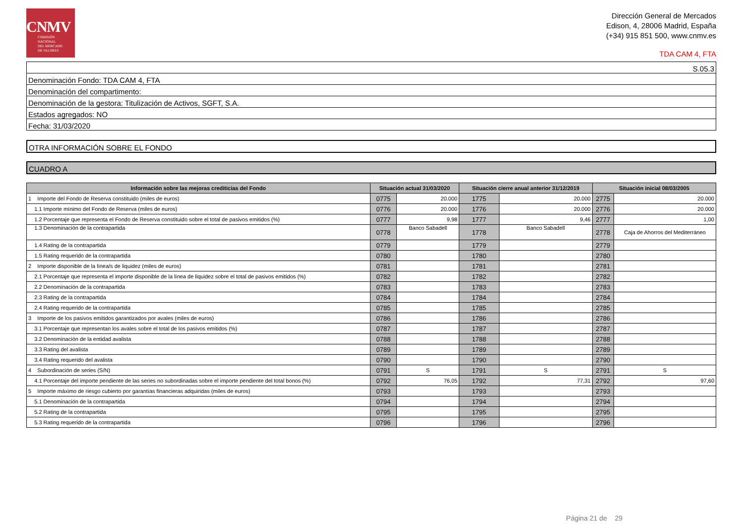CNMV
COMISIÓN
NACIONAL
DEL MERCADO
DE VALORES
Dirección General de Mercados
Edison, 4, 28006 Madrid, España
(+34) 915 851 500, www.cnmv.es
TDA CAM 4, FTA
| S.05.3 |
| Denominación Fondo: TDA CAM 4, FTA |
| Denominación del compartimento: |
| Denominación de la gestora: Titulización de Activos, SGFT, S.A. |
| Estados agregados: NO |
| Fecha: 31/03/2020 |
| OTRA INFORMACIÓN SOBRE EL FONDO |
| CUADRO A |
| Información sobre las mejoras crediticias del Fondo | Situación actual 31/03/2020 | | Situación cierre anual anterior 31/12/2019 | | Situación inicial 08/03/2005 | |
| --- | --- | --- | --- | --- | --- | --- |
| 1 Importe del Fondo de Reserva constituido (miles de euros) | 0775 | 20.000 | 1775 | 20.000 | 2775 | 20.000 |
| 1.1 Importe mínimo del Fondo de Reserva (miles de euros) | 0776 | 20.000 | 1776 | 20.000 | 2776 | 20.000 |
| 1.2 Porcentaje que representa el Fondo de Reserva constituido sobre el total de pasivos emitidos (%) | 0777 | 9,98 | 1777 | 9,46 | 2777 | 1,00 |
| 1.3 Denominación de la contrapartida | 0778 | Banco Sabadell | 1778 | Banco Sabadell | 2778 | Caja de Ahorros del Mediterráneo |
| 1.4 Rating de la contrapartida | 0779 | | 1779 | | 2779 | |
| 1.5 Rating requerido de la contrapartida | 0780 | | 1780 | | 2780 | |
| 2 Importe disponible de la línea/s de liquidez (miles de euros) | 0781 | | 1781 | | 2781 | |
| 2.1 Porcentaje que representa el importe disponible de la línea de liquidez sobre el total de pasivos emitidos (%) | 0782 | | 1782 | | 2782 | |
| 2.2 Denominación de la contrapartida | 0783 | | 1783 | | 2783 | |
| 2.3 Rating de la contrapartida | 0784 | | 1784 | | 2784 | |
| 2.4 Rating requerido de la contrapartida | 0785 | | 1785 | | 2785 | |
| 3 Importe de los pasivos emitidos garantizados por avales (miles de euros) | 0786 | | 1786 | | 2786 | |
| 3.1 Porcentaje que representan los avales sobre el total de los pasivos emitidos (%) | 0787 | | 1787 | | 2787 | |
| 3.2 Denominación de la entidad avalista | 0788 | | 1788 | | 2788 | |
| 3.3 Rating del avalista | 0789 | | 1789 | | 2789 | |
| 3.4 Rating requerido del avalista | 0790 | | 1790 | | 2790 | |
| 4 Subordinación de series (S/N) | 0791 | S | 1791 | S | 2791 | S |
| 4.1 Porcentaje del importe pendiente de las series no subordinadas sobre el importe pendiente del total bonos (%) | 0792 | 76,05 | 1792 | 77,31 | 2792 | 97,60 |
| 5 Importe máximo de riesgo cubierto por garantías financieras adquiridas (miles de euros) | 0793 | | 1793 | | 2793 | |
| 5.1 Denominación de la contrapartida | 0794 | | 1794 | | 2794 | |
| 5.2 Rating de la contrapartida | 0795 | | 1795 | | 2795 | |
| 5.3 Rating requerido de la contrapartida | 0796 | | 1796 | | 2796 | |
Página 21 de 29